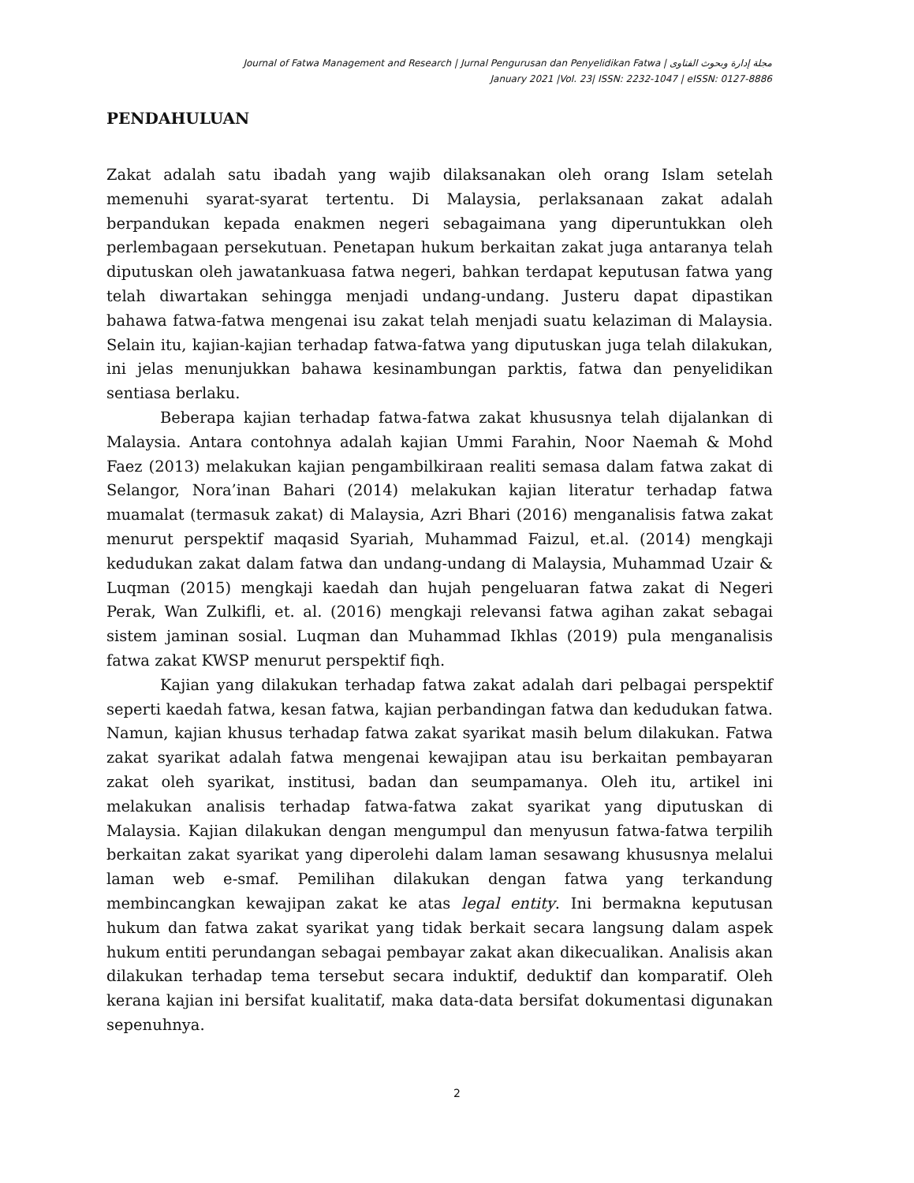Journal of Fatwa Management and Research | Jurnal Pengurusan dan Penyelidikan Fatwa | مجلة إدارة وبحوث الفتاوى
January 2021 |Vol. 23| ISSN: 2232-1047 | eISSN: 0127-8886
PENDAHULUAN
Zakat adalah satu ibadah yang wajib dilaksanakan oleh orang Islam setelah memenuhi syarat-syarat tertentu. Di Malaysia, perlaksanaan zakat adalah berpandukan kepada enakmen negeri sebagaimana yang diperuntukkan oleh perlembagaan persekutuan. Penetapan hukum berkaitan zakat juga antaranya telah diputuskan oleh jawatankuasa fatwa negeri, bahkan terdapat keputusan fatwa yang telah diwartakan sehingga menjadi undang-undang. Justeru dapat dipastikan bahawa fatwa-fatwa mengenai isu zakat telah menjadi suatu kelaziman di Malaysia. Selain itu, kajian-kajian terhadap fatwa-fatwa yang diputuskan juga telah dilakukan, ini jelas menunjukkan bahawa kesinambungan parktis, fatwa dan penyelidikan sentiasa berlaku.
Beberapa kajian terhadap fatwa-fatwa zakat khususnya telah dijalankan di Malaysia. Antara contohnya adalah kajian Ummi Farahin, Noor Naemah & Mohd Faez (2013) melakukan kajian pengambilkiraan realiti semasa dalam fatwa zakat di Selangor, Nora’inan Bahari (2014) melakukan kajian literatur terhadap fatwa muamalat (termasuk zakat) di Malaysia, Azri Bhari (2016) menganalisis fatwa zakat menurut perspektif maqasid Syariah, Muhammad Faizul, et.al. (2014) mengkaji kedudukan zakat dalam fatwa dan undang-undang di Malaysia, Muhammad Uzair & Luqman (2015) mengkaji kaedah dan hujah pengeluaran fatwa zakat di Negeri Perak, Wan Zulkifli, et. al. (2016) mengkaji relevansi fatwa agihan zakat sebagai sistem jaminan sosial. Luqman dan Muhammad Ikhlas (2019) pula menganalisis fatwa zakat KWSP menurut perspektif fiqh.
Kajian yang dilakukan terhadap fatwa zakat adalah dari pelbagai perspektif seperti kaedah fatwa, kesan fatwa, kajian perbandingan fatwa dan kedudukan fatwa. Namun, kajian khusus terhadap fatwa zakat syarikat masih belum dilakukan. Fatwa zakat syarikat adalah fatwa mengenai kewajipan atau isu berkaitan pembayaran zakat oleh syarikat, institusi, badan dan seumpamanya. Oleh itu, artikel ini melakukan analisis terhadap fatwa-fatwa zakat syarikat yang diputuskan di Malaysia. Kajian dilakukan dengan mengumpul dan menyusun fatwa-fatwa terpilih berkaitan zakat syarikat yang diperolehi dalam laman sesawang khususnya melalui laman web e-smaf. Pemilihan dilakukan dengan fatwa yang terkandung membincangkan kewajipan zakat ke atas legal entity. Ini bermakna keputusan hukum dan fatwa zakat syarikat yang tidak berkait secara langsung dalam aspek hukum entiti perundangan sebagai pembayar zakat akan dikecualikan. Analisis akan dilakukan terhadap tema tersebut secara induktif, deduktif dan komparatif. Oleh kerana kajian ini bersifat kualitatif, maka data-data bersifat dokumentasi digunakan sepenuhnya.
2